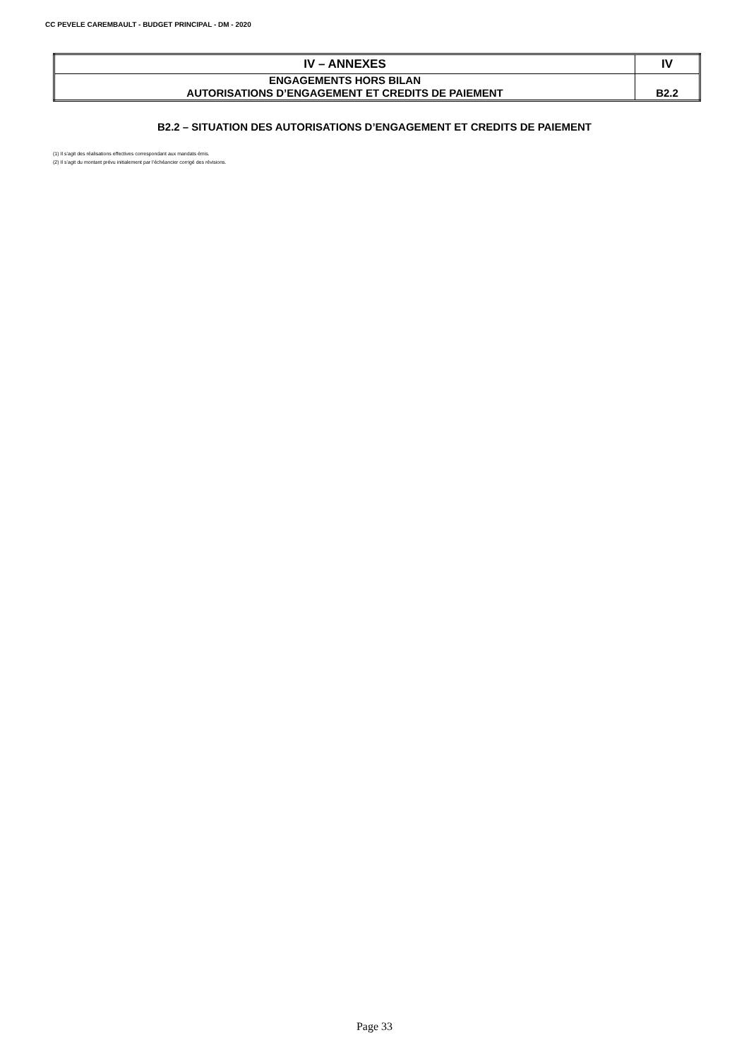CC PEVELE CAREMBAULT - BUDGET PRINCIPAL - DM - 2020
| IV – ANNEXES | IV |
| ENGAGEMENTS HORS BILAN AUTORISATIONS D’ENGAGEMENT ET CREDITS DE PAIEMENT | B2.2 |
B2.2 – SITUATION DES AUTORISATIONS D’ENGAGEMENT ET CREDITS DE PAIEMENT
(1) Il s’agit des réalisations effectives correspondant aux mandats émis.
(2) Il s’agit du montant prévu initialement par l’échéancier corrigé des révisions.
Page 33